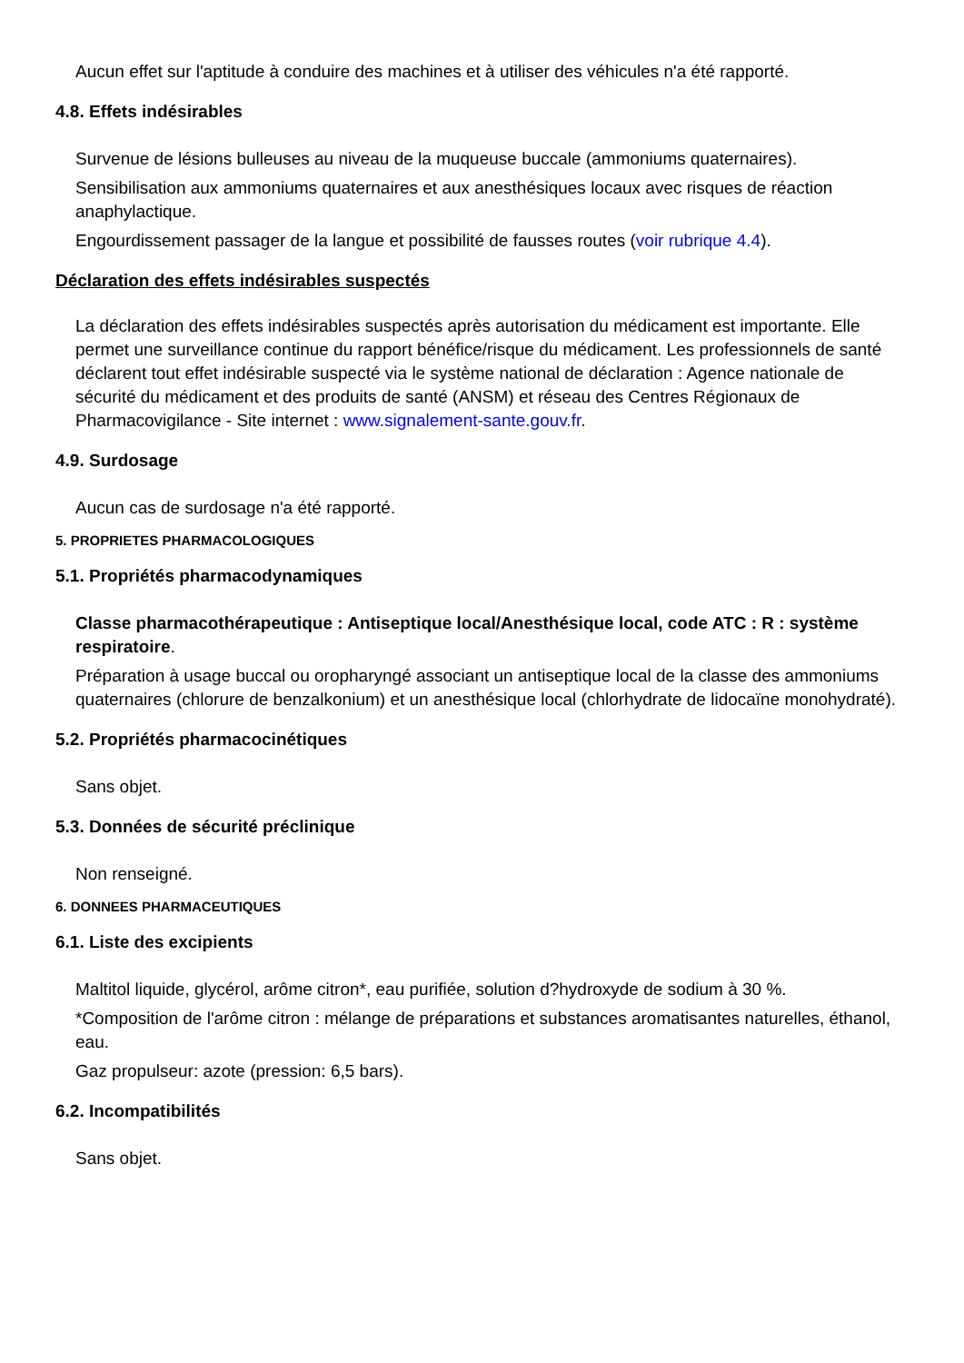Aucun effet sur l'aptitude à conduire des machines et à utiliser des véhicules n'a été rapporté.
4.8. Effets indésirables
Survenue de lésions bulleuses au niveau de la muqueuse buccale (ammoniums quaternaires).
Sensibilisation aux ammoniums quaternaires et aux anesthésiques locaux avec risques de réaction anaphylactique.
Engourdissement passager de la langue et possibilité de fausses routes (voir rubrique 4.4).
Déclaration des effets indésirables suspectés
La déclaration des effets indésirables suspectés après autorisation du médicament est importante. Elle permet une surveillance continue du rapport bénéfice/risque du médicament. Les professionnels de santé déclarent tout effet indésirable suspecté via le système national de déclaration : Agence nationale de sécurité du médicament et des produits de santé (ANSM) et réseau des Centres Régionaux de Pharmacovigilance - Site internet : www.signalement-sante.gouv.fr.
4.9. Surdosage
Aucun cas de surdosage n'a été rapporté.
5. PROPRIETES PHARMACOLOGIQUES
5.1. Propriétés pharmacodynamiques
Classe pharmacothérapeutique : Antiseptique local/Anesthésique local, code ATC : R : système respiratoire.
Préparation à usage buccal ou oropharyngé associant un antiseptique local de la classe des ammoniums quaternaires (chlorure de benzalkonium) et un anesthésique local (chlorhydrate de lidocaïne monohydraté).
5.2. Propriétés pharmacocinétiques
Sans objet.
5.3. Données de sécurité préclinique
Non renseigné.
6. DONNEES PHARMACEUTIQUES
6.1. Liste des excipients
Maltitol liquide, glycérol, arôme citron*, eau purifiée, solution d?hydroxyde de sodium à 30 %.
*Composition de l'arôme citron : mélange de préparations et substances aromatisantes naturelles, éthanol, eau.
Gaz propulseur: azote (pression: 6,5 bars).
6.2. Incompatibilités
Sans objet.